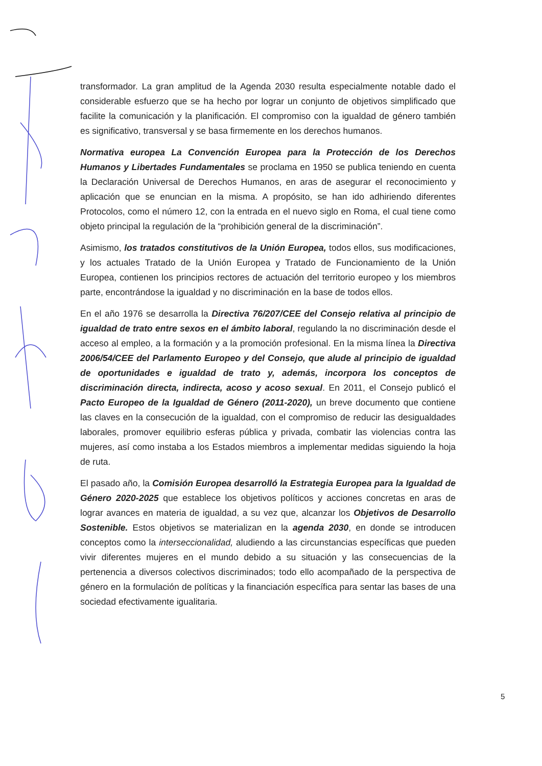transformador. La gran amplitud de la Agenda 2030 resulta especialmente notable dado el considerable esfuerzo que se ha hecho por lograr un conjunto de objetivos simplificado que facilite la comunicación y la planificación. El compromiso con la igualdad de género también es significativo, transversal y se basa firmemente en los derechos humanos.
Normativa europea La Convención Europea para la Protección de los Derechos Humanos y Libertades Fundamentales se proclama en 1950 se publica teniendo en cuenta la Declaración Universal de Derechos Humanos, en aras de asegurar el reconocimiento y aplicación que se enuncian en la misma. A propósito, se han ido adhiriendo diferentes Protocolos, como el número 12, con la entrada en el nuevo siglo en Roma, el cual tiene como objeto principal la regulación de la “prohibición general de la discriminación”.
Asimismo, los tratados constitutivos de la Unión Europea, todos ellos, sus modificaciones, y los actuales Tratado de la Unión Europea y Tratado de Funcionamiento de la Unión Europea, contienen los principios rectores de actuación del territorio europeo y los miembros parte, encontrándose la igualdad y no discriminación en la base de todos ellos.
En el año 1976 se desarrolla la Directiva 76/207/CEE del Consejo relativa al principio de igualdad de trato entre sexos en el ámbito laboral, regulando la no discriminación desde el acceso al empleo, a la formación y a la promoción profesional. En la misma línea la Directiva 2006/54/CEE del Parlamento Europeo y del Consejo, que alude al principio de igualdad de oportunidades e igualdad de trato y, además, incorpora los conceptos de discriminación directa, indirecta, acoso y acoso sexual. En 2011, el Consejo publicó el Pacto Europeo de la Igualdad de Género (2011-2020), un breve documento que contiene las claves en la consecución de la igualdad, con el compromiso de reducir las desigualdades laborales, promover equilibrio esferas pública y privada, combatir las violencias contra las mujeres, así como instaba a los Estados miembros a implementar medidas siguiendo la hoja de ruta.
El pasado año, la Comisión Europea desarrolló la Estrategia Europea para la Igualdad de Género 2020-2025 que establece los objetivos políticos y acciones concretas en aras de lograr avances en materia de igualdad, a su vez que, alcanzar los Objetivos de Desarrollo Sostenible. Estos objetivos se materializan en la agenda 2030, en donde se introducen conceptos como la interseccionalidad, aludiendo a las circunstancias específicas que pueden vivir diferentes mujeres en el mundo debido a su situación y las consecuencias de la pertenencia a diversos colectivos discriminados; todo ello acompañado de la perspectiva de género en la formulación de políticas y la financiación específica para sentar las bases de una sociedad efectivamente igualitaria.
5